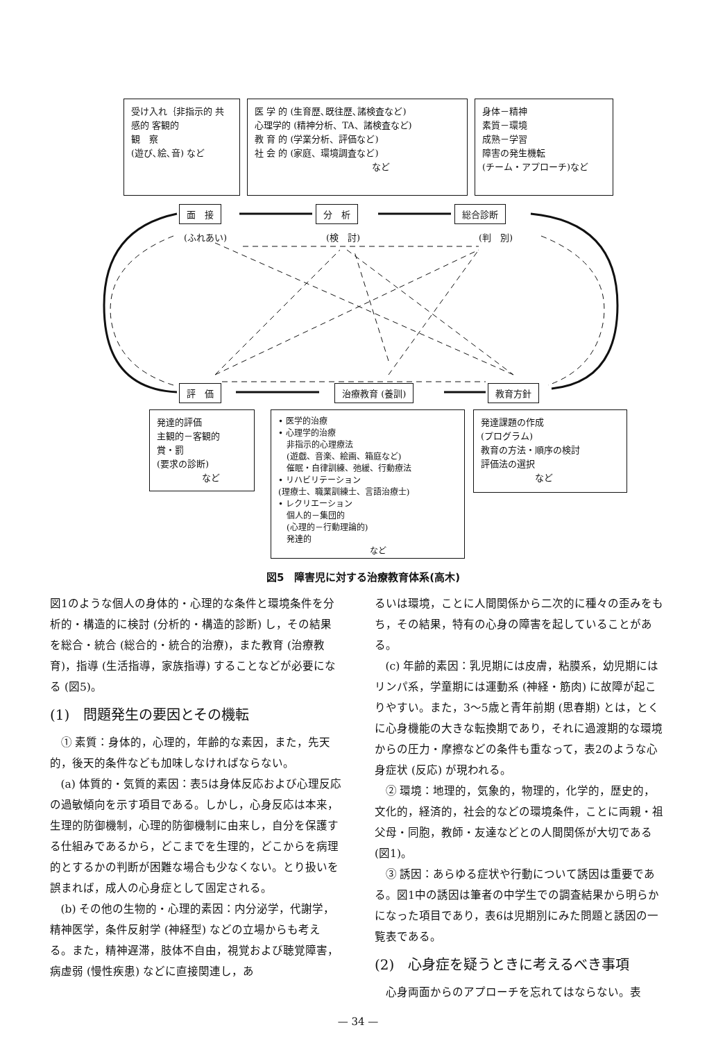受け入れ｛非指示的 共感的 客観的
観　察
(遊び､絵､音) など
医 学 的 (生育歴､既往歴､諸検査など)
心理学的 (精神分析、TA、諸検査など)
教 育 的 (学業分析、評価など)
社 会 的 (家庭、環境調査など)
　　　　　　　　　　　　　など
身体－精神
素質－環境
成熟－学習
障害の発生機転
(チーム・アプローチ)など
面　接 分　析 総合診断
(ふれあい) (検　討) (判　別)
評　価 治療教育 (養訓) 教育方針
発達的評価
主観的－客観的
賞・罰
(要求の診断)
　　　　　など
• 医学的治療
• 心理学的治療
　非指示的心理療法
　(遊戯、音楽、絵画、箱庭など)
　催眠・自律訓練、弛緩、行動療法
• リハビリテーション
(理療士、職業訓練士、言語治療士)
• レクリエーション
　個人的－集団的
　(心理的－行動理論的)
　発達的
　　　　　　　　　　　など
発達課題の作成
(プログラム)
教育の方法・順序の検討
評価法の選択
　　　　　　など
図5　障害児に対する治療教育体系(高木)
図1のような個人の身体的・心理的な条件と環境条件を分析的・構造的に検討 (分析的・構造的診断) し，その結果を総合・統合 (総合的・統合的治療)，また教育 (治療教育)，指導 (生活指導，家族指導) することなどが必要になる (図5)。
(1)　問題発生の要因とその機転
① 素質：身体的，心理的，年齢的な素因，また，先天的，後天的条件なども加味しなければならない。
(a) 体質的・気質的素因：表5は身体反応および心理反応の過敏傾向を示す項目である。しかし，心身反応は本来，生理的防御機制，心理的防御機制に由来し，自分を保護する仕組みであるから，どこまでを生理的，どこからを病理的とするかの判断が困難な場合も少なくない。とり扱いを誤まれば，成人の心身症として固定される。
(b) その他の生物的・心理的素因：内分泌学，代謝学，精神医学，条件反射学 (神経型) などの立場からも考える。また，精神遅滞，肢体不自由，視覚および聴覚障害，病虚弱 (慢性疾患) などに直接関連し，あ
るいは環境，ことに人間関係から二次的に種々の歪みをもち，その結果，特有の心身の障害を起していることがある。
(c) 年齢的素因：乳児期には皮膚，粘膜系，幼児期にはリンパ系，学童期には運動系 (神経・筋肉) に故障が起こりやすい。また，3～5歳と青年前期 (思春期) とは，とくに心身機能の大きな転換期であり，それに過渡期的な環境からの圧力・摩擦などの条件も重なって，表2のような心身症状 (反応) が現われる。
② 環境：地理的，気象的，物理的，化学的，歴史的，文化的，経済的，社会的などの環境条件，ことに両親・祖父母・同胞，教師・友達などとの人間関係が大切である (図1)。
③ 誘因：あらゆる症状や行動について誘因は重要である。図1中の誘因は筆者の中学生での調査結果から明らかになった項目であり，表6は児期別にみた問題と誘因の一覧表である。
(2)　心身症を疑うときに考えるべき事項
心身両面からのアプローチを忘れてはならない。表
— 34 —